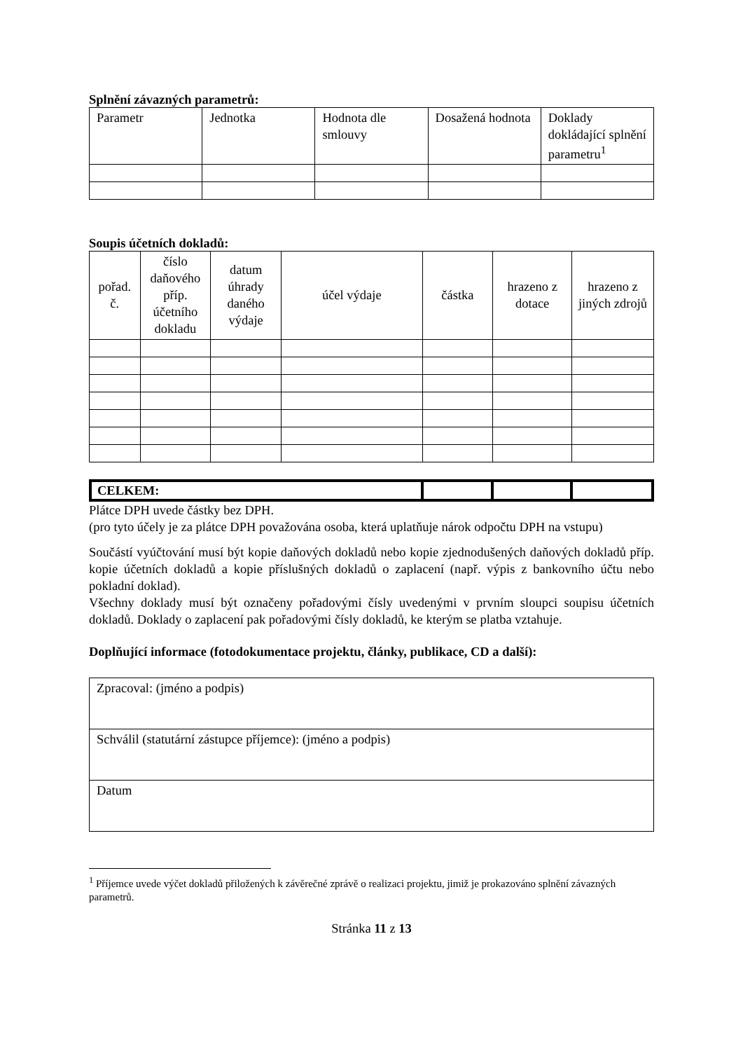Splnění závazných parametrů:
| Parametr | Jednotka | Hodnota dle smlouvy | Dosažená hodnota | Doklady dokládající splnění parametru<sup>1</sup> |
| --- | --- | --- | --- | --- |
Soupis účetních dokladů:
| pořad. č. | číslo daňového příp. účetního dokladu | datum úhrady daného výdaje | účel výdaje | částka | hrazeno z dotace | hrazeno z jiných zdrojů |
| --- | --- | --- | --- | --- | --- | --- |
| CELKEM: | | | |
Plátce DPH uvede částky bez DPH.
(pro tyto účely je za plátce DPH považována osoba, která uplatňuje nárok odpočtu DPH na vstupu)
Součástí vyúčtování musí být kopie daňových dokladů nebo kopie zjednodušených daňových dokladů příp. kopie účetních dokladů a kopie příslušných dokladů o zaplacení (např. výpis z bankovního účtu nebo pokladní doklad).
Všechny doklady musí být označeny pořadovými čísly uvedenými v prvním sloupci soupisu účetních dokladů. Doklady o zaplacení pak pořadovými čísly dokladů, ke kterým se platba vztahuje.
Doplňující informace (fotodokumentace projektu, články, publikace, CD a další):
| Zpracoval: (jméno a podpis) |
| Schválil (statutární zástupce příjemce): (jméno a podpis) |
| Datum |
<sup>1</sup> Příjemce uvede výčet dokladů přiložených k závěrečné zprávě o realizaci projektu, jimiž je prokazováno splnění závazných parametrů.
Stránka 11 z 13